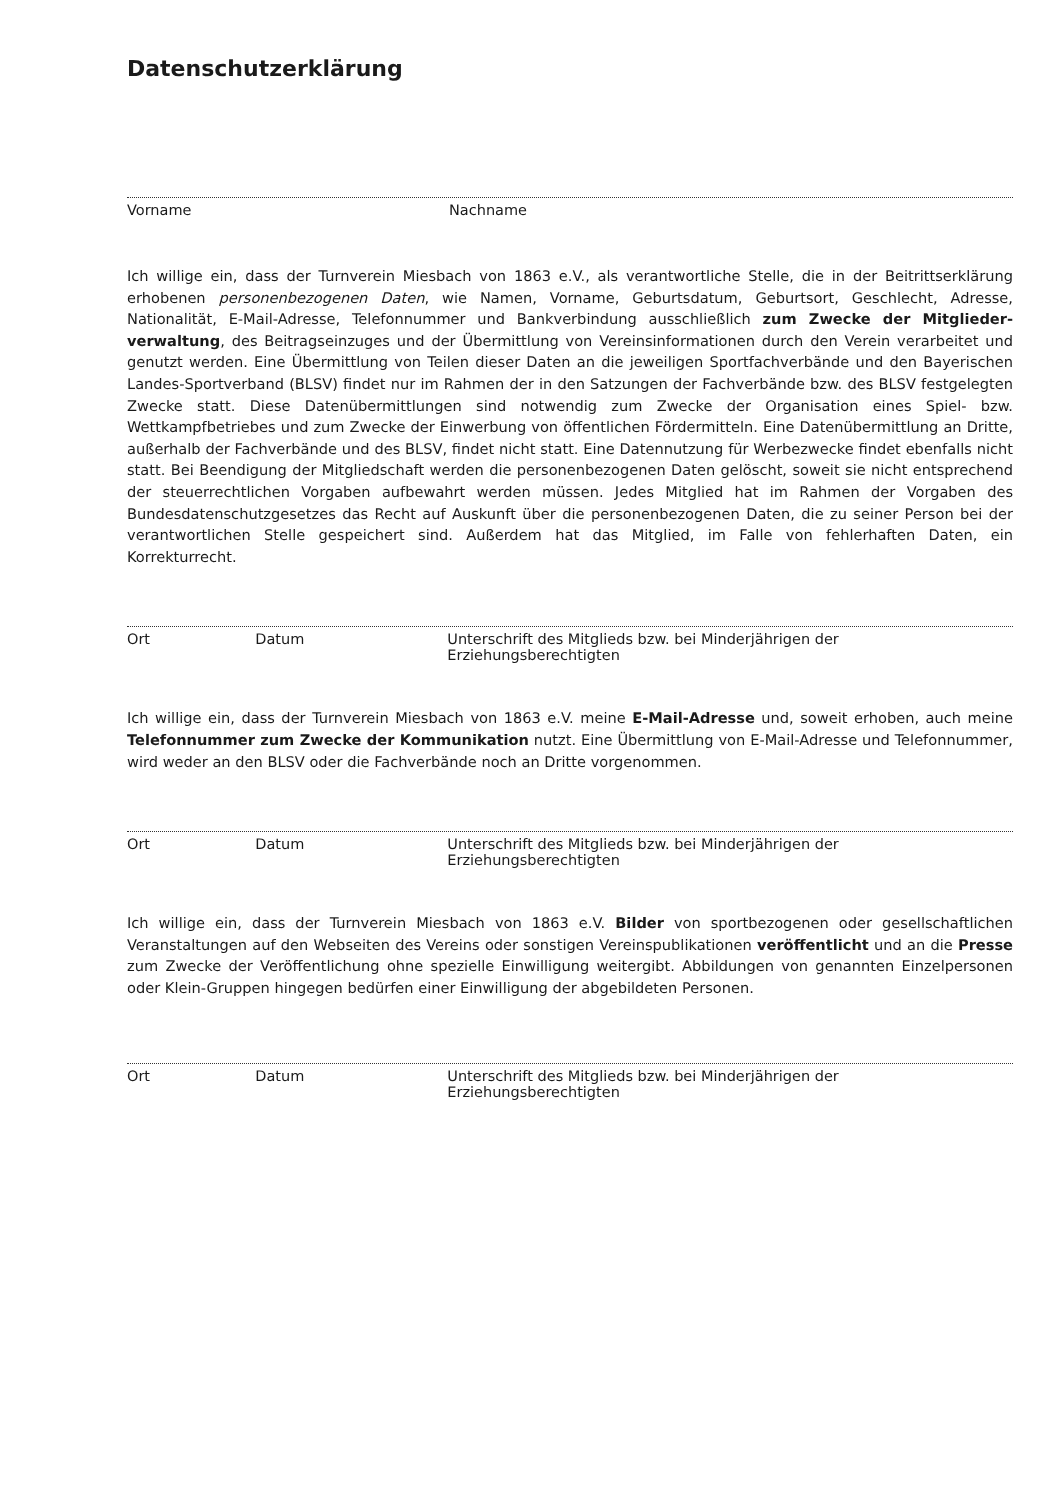Datenschutzerklärung
Vorname Nachname
Ich willige ein, dass der Turnverein Miesbach von 1863 e.V., als verantwortliche Stelle, die in der Beitrittserklärung erhobenen personenbezogenen Daten, wie Namen, Vorname, Geburtsdatum, Geburtsort, Geschlecht, Adresse, Nationalität, E-Mail-Adresse, Telefonnummer und Bankverbindung ausschließlich zum Zwecke der Mitglieder­verwaltung, des Beitragseinzuges und der Übermittlung von Vereinsinformationen durch den Verein verarbei­tet und genutzt werden. Eine Übermittlung von Teilen dieser Daten an die jeweiligen Sportfachverbände und den Bayerischen Landes-Sportverband (BLSV) findet nur im Rahmen der in den Satzungen der Fachverbände bzw. des BLSV festgelegten Zwecke statt. Diese Datenübermittlungen sind notwendig zum Zwecke der Organisation eines Spiel- bzw. Wettkampfbetriebes und zum Zwecke der Einwerbung von öffentlichen Fördermitteln. Eine Datenüber­mittlung an Dritte, außerhalb der Fachverbände und des BLSV, findet nicht statt. Eine Datennutzung für Werbe­zwecke findet ebenfalls nicht statt. Bei Beendigung der Mitgliedschaft werden die personenbezogenen Daten gelöscht, soweit sie nicht entsprechend der steuerrechtlichen Vorgaben aufbewahrt werden müssen. Jedes Mitglied hat im Rahmen der Vorgaben des Bundesdatenschutzgesetzes das Recht auf Auskunft über die personenbezogenen Daten, die zu seiner Person bei der verantwortlichen Stelle gespeichert sind. Außerdem hat das Mitglied, im Falle von fehlerhaften Daten, ein Korrekturrecht.
Ort Datum Unterschrift des Mitglieds bzw. bei Minderjährigen der Erziehungsberechtigten
Ich willige ein, dass der Turnverein Miesbach von 1863 e.V. meine E-Mail-Adresse und, soweit erhoben, auch meine Telefonnummer zum Zwecke der Kommunikation nutzt. Eine Übermittlung von E-Mail-Adresse und Telefon­nummer, wird weder an den BLSV oder die Fachverbände noch an Dritte vorgenommen.
Ort Datum Unterschrift des Mitglieds bzw. bei Minderjährigen der Erziehungsberechtigten
Ich willige ein, dass der Turnverein Miesbach von 1863 e.V. Bilder von sportbezogenen oder gesellschaftlichen Veranstaltungen auf den Webseiten des Vereins oder sonstigen Vereinspublikationen veröffentlicht und an die Presse zum Zwecke der Veröffentlichung ohne spezielle Einwilligung weitergibt. Abbildungen von genannten Einzelpersonen oder Klein-Gruppen hingegen bedürfen einer Einwilligung der abgebildeten Personen.
Ort Datum Unterschrift des Mitglieds bzw. bei Minderjährigen der Erziehungsberechtigten